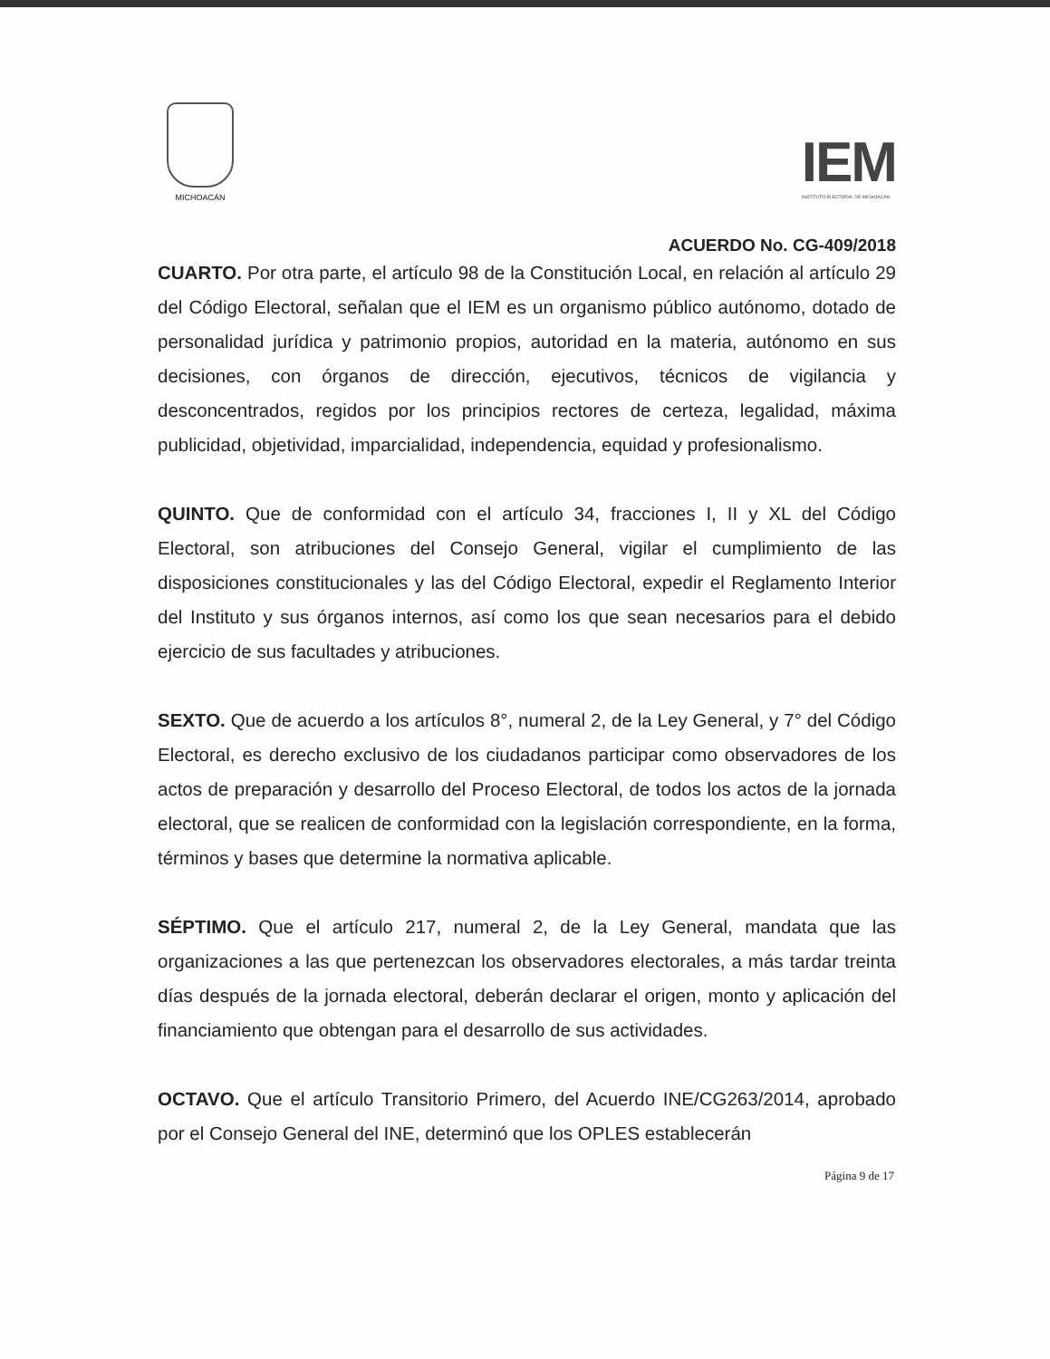MICHOACÁN
IEM
INSTITUTO ELECTORAL DE MICHOACÁN
ACUERDO No. CG-409/2018
CUARTO. Por otra parte, el artículo 98 de la Constitución Local, en relación al artículo 29 del Código Electoral, señalan que el IEM es un organismo público autónomo, dotado de personalidad jurídica y patrimonio propios, autoridad en la materia, autónomo en sus decisiones, con órganos de dirección, ejecutivos, técnicos de vigilancia y desconcentrados, regidos por los principios rectores de certeza, legalidad, máxima publicidad, objetividad, imparcialidad, independencia, equidad y profesionalismo.
QUINTO. Que de conformidad con el artículo 34, fracciones I, II y XL del Código Electoral, son atribuciones del Consejo General, vigilar el cumplimiento de las disposiciones constitucionales y las del Código Electoral, expedir el Reglamento Interior del Instituto y sus órganos internos, así como los que sean necesarios para el debido ejercicio de sus facultades y atribuciones.
SEXTO. Que de acuerdo a los artículos 8°, numeral 2, de la Ley General, y 7° del Código Electoral, es derecho exclusivo de los ciudadanos participar como observadores de los actos de preparación y desarrollo del Proceso Electoral, de todos los actos de la jornada electoral, que se realicen de conformidad con la legislación correspondiente, en la forma, términos y bases que determine la normativa aplicable.
SÉPTIMO. Que el artículo 217, numeral 2, de la Ley General, mandata que las organizaciones a las que pertenezcan los observadores electorales, a más tardar treinta días después de la jornada electoral, deberán declarar el origen, monto y aplicación del financiamiento que obtengan para el desarrollo de sus actividades.
OCTAVO. Que el artículo Transitorio Primero, del Acuerdo INE/CG263/2014, aprobado por el Consejo General del INE, determinó que los OPLES establecerán
Página 9 de 17